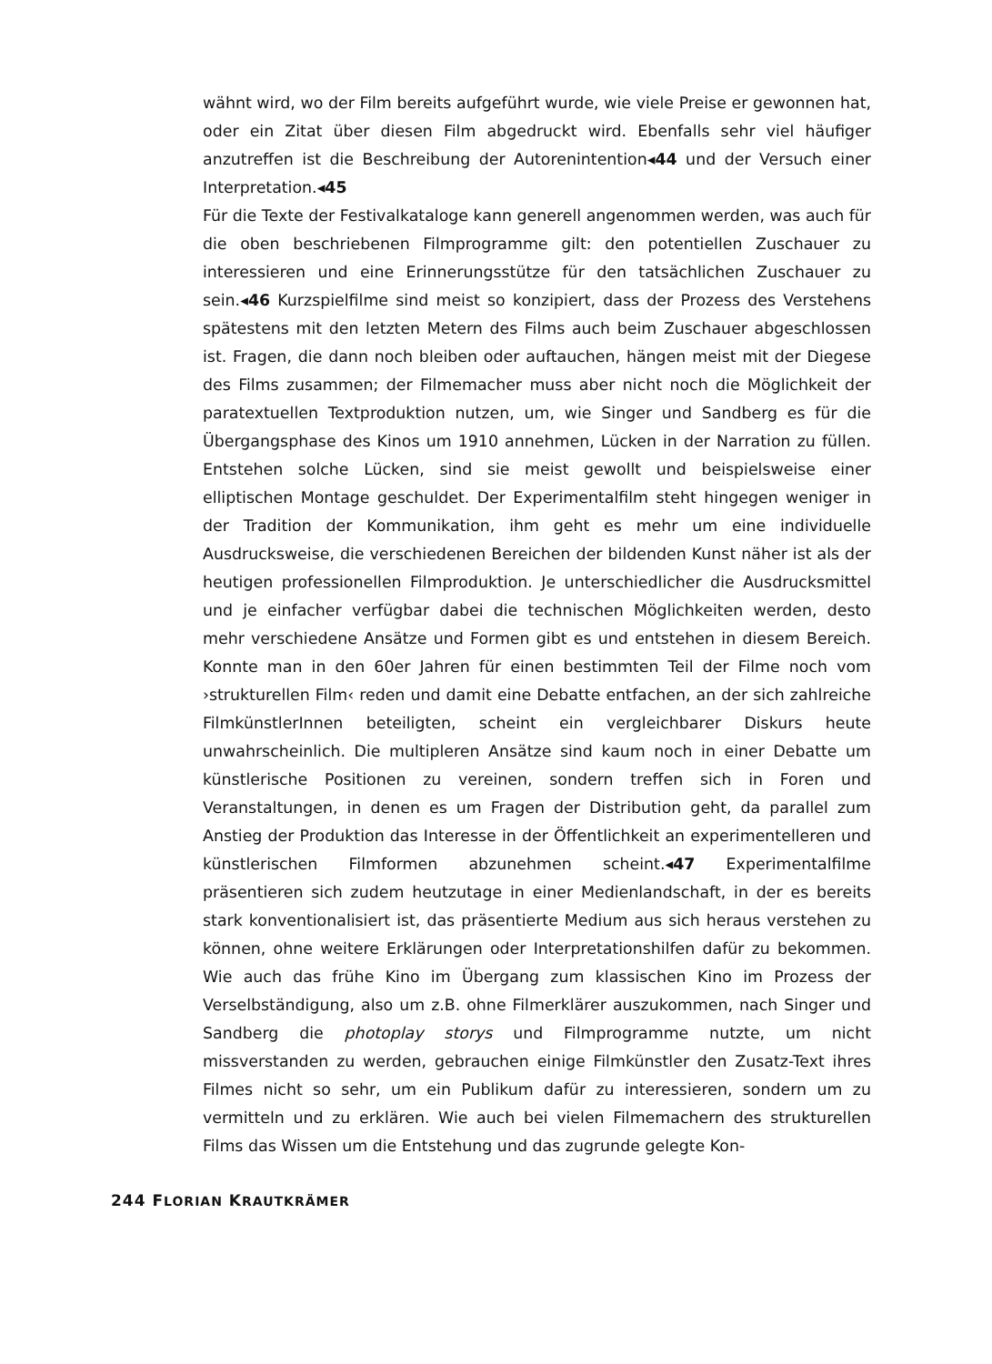wähnt wird, wo der Film bereits aufgeführt wurde, wie viele Preise er gewonnen hat, oder ein Zitat über diesen Film abgedruckt wird. Ebenfalls sehr viel häufiger anzutreffen ist die Beschreibung der Autorenintention◂44 und der Versuch einer Interpretation.◂45
Für die Texte der Festivalkataloge kann generell angenommen werden, was auch für die oben beschriebenen Filmprogramme gilt: den potentiellen Zuschauer zu interessieren und eine Erinnerungsstütze für den tatsächlichen Zuschauer zu sein.◂46 Kurzspielfilme sind meist so konzipiert, dass der Prozess des Verstehens spätestens mit den letzten Metern des Films auch beim Zuschauer abgeschlossen ist. Fragen, die dann noch bleiben oder auftauchen, hängen meist mit der Diegese des Films zusammen; der Filmemacher muss aber nicht noch die Möglichkeit der paratextuellen Textproduktion nutzen, um, wie Singer und Sandberg es für die Übergangsphase des Kinos um 1910 annehmen, Lücken in der Narration zu füllen. Entstehen solche Lücken, sind sie meist gewollt und beispielsweise einer elliptischen Montage geschuldet. Der Experimentalfilm steht hingegen weniger in der Tradition der Kommunikation, ihm geht es mehr um eine individuelle Ausdrucksweise, die verschiedenen Bereichen der bildenden Kunst näher ist als der heutigen professionellen Filmproduktion. Je unterschiedlicher die Ausdrucksmittel und je einfacher verfügbar dabei die technischen Möglichkeiten werden, desto mehr verschiedene Ansätze und Formen gibt es und entstehen in diesem Bereich. Konnte man in den 60er Jahren für einen bestimmten Teil der Filme noch vom ›strukturellen Film‹ reden und damit eine Debatte entfachen, an der sich zahlreiche FilmkünstlerInnen beteiligten, scheint ein vergleichbarer Diskurs heute unwahrscheinlich. Die multipleren Ansätze sind kaum noch in einer Debatte um künstlerische Positionen zu vereinen, sondern treffen sich in Foren und Veranstaltungen, in denen es um Fragen der Distribution geht, da parallel zum Anstieg der Produktion das Interesse in der Öffentlichkeit an experimentelleren und künstlerischen Filmformen abzunehmen scheint.◂47 Experimentalfilme präsentieren sich zudem heutzutage in einer Medienlandschaft, in der es bereits stark konventionalisiert ist, das präsentierte Medium aus sich heraus verstehen zu können, ohne weitere Erklärungen oder Interpretationshilfen dafür zu bekommen. Wie auch das frühe Kino im Übergang zum klassischen Kino im Prozess der Verselbständigung, also um z.B. ohne Filmerklärer auszukommen, nach Singer und Sandberg die photoplay storys und Filmprogramme nutzte, um nicht missverstanden zu werden, gebrauchen einige Filmkünstler den Zusatz-Text ihres Filmes nicht so sehr, um ein Publikum dafür zu interessieren, sondern um zu vermitteln und zu erklären. Wie auch bei vielen Filmemachern des strukturellen Films das Wissen um die Entstehung und das zugrunde gelegte Kon-
244 FLORIAN KRAUTKRÄMER